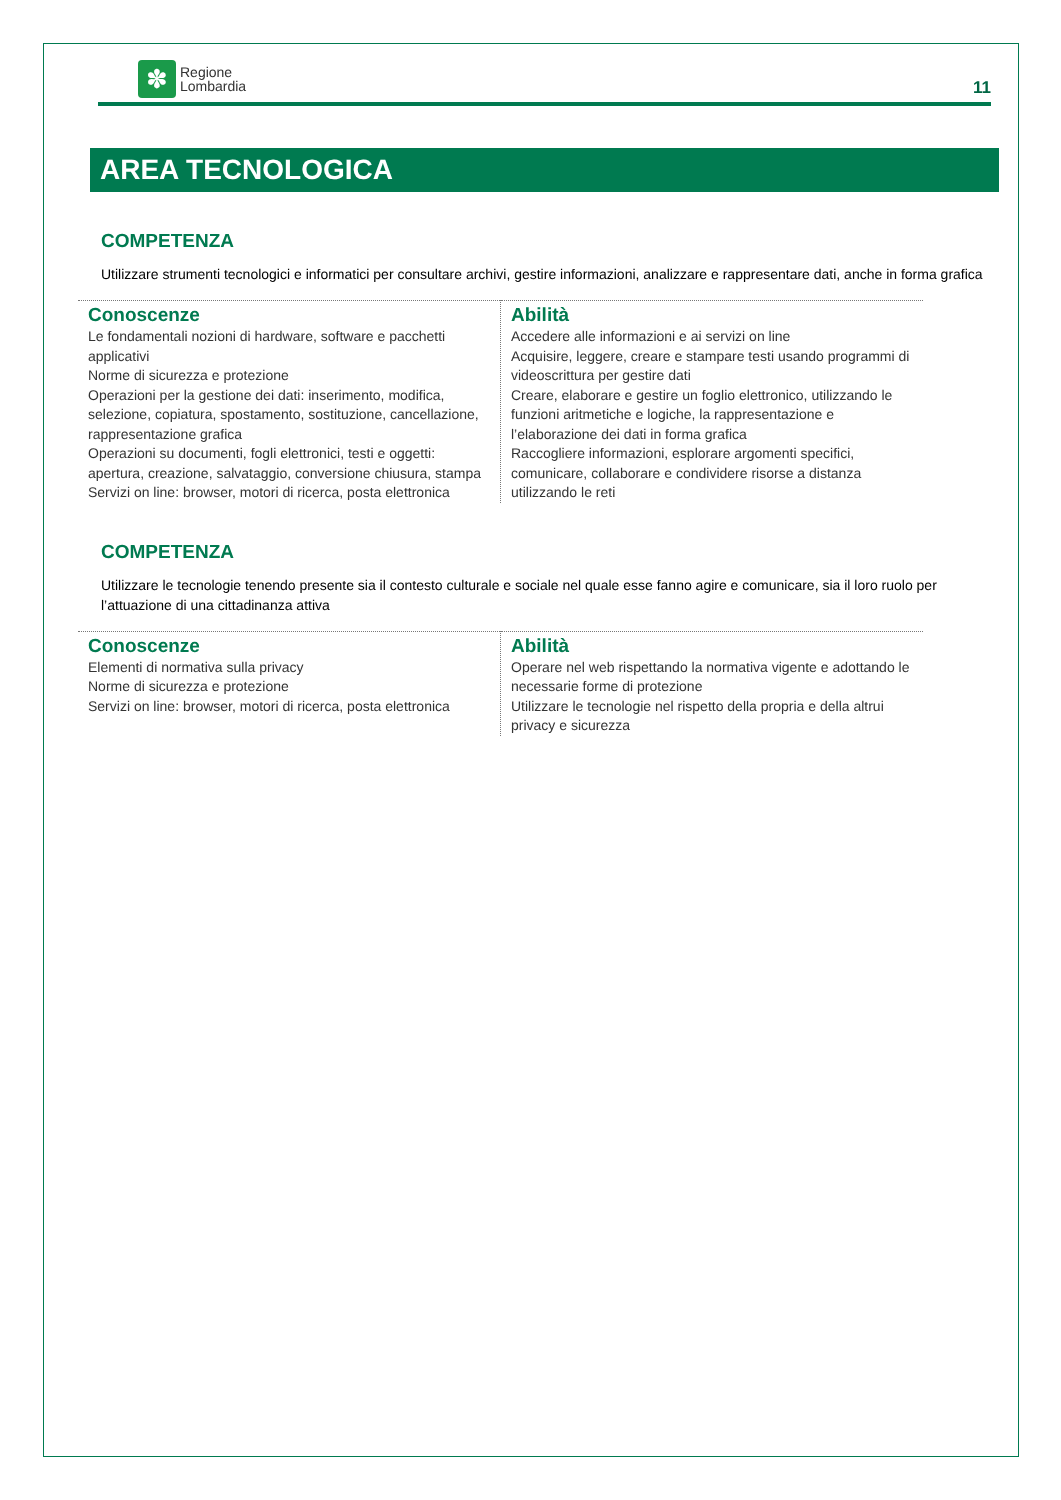✽
Regione
Lombardia
11
AREA TECNOLOGICA
COMPETENZA
Utilizzare strumenti tecnologici e informatici per consultare archivi, gestire informazioni, analizzare e rappresentare dati, anche in forma grafica
| Conoscenze Le fondamentali nozioni di hardware, software e pacchetti applicativi Norme di sicurezza e protezione Operazioni per la gestione dei dati: inserimento, modifica, selezione, copiatura, spostamento, sostituzione, cancellazione, rappresentazione grafica Operazioni su documenti, fogli elettronici, testi e oggetti: apertura, creazione, salvataggio, conversione chiusura, stampa Servizi on line: browser, motori di ricerca, posta elettronica | Abilità Accedere alle informazioni e ai servizi on line Acquisire, leggere, creare e stampare testi usando programmi di videoscrittura per gestire dati Creare, elaborare e gestire un foglio elettronico, utilizzando le funzioni aritmetiche e logiche, la rappresentazione e l’elaborazione dei dati in forma grafica Raccogliere informazioni, esplorare argomenti specifici, comunicare, collaborare e condividere risorse a distanza utilizzando le reti |
COMPETENZA
Utilizzare le tecnologie tenendo presente sia il contesto culturale e sociale nel quale esse fanno agire e comunicare, sia il loro ruolo per l’attuazione di una cittadinanza attiva
| Conoscenze Elementi di normativa sulla privacy Norme di sicurezza e protezione Servizi on line: browser, motori di ricerca, posta elettronica | Abilità Operare nel web rispettando la normativa vigente e adottando le necessarie forme di protezione Utilizzare le tecnologie nel rispetto della propria e della altrui privacy e sicurezza |